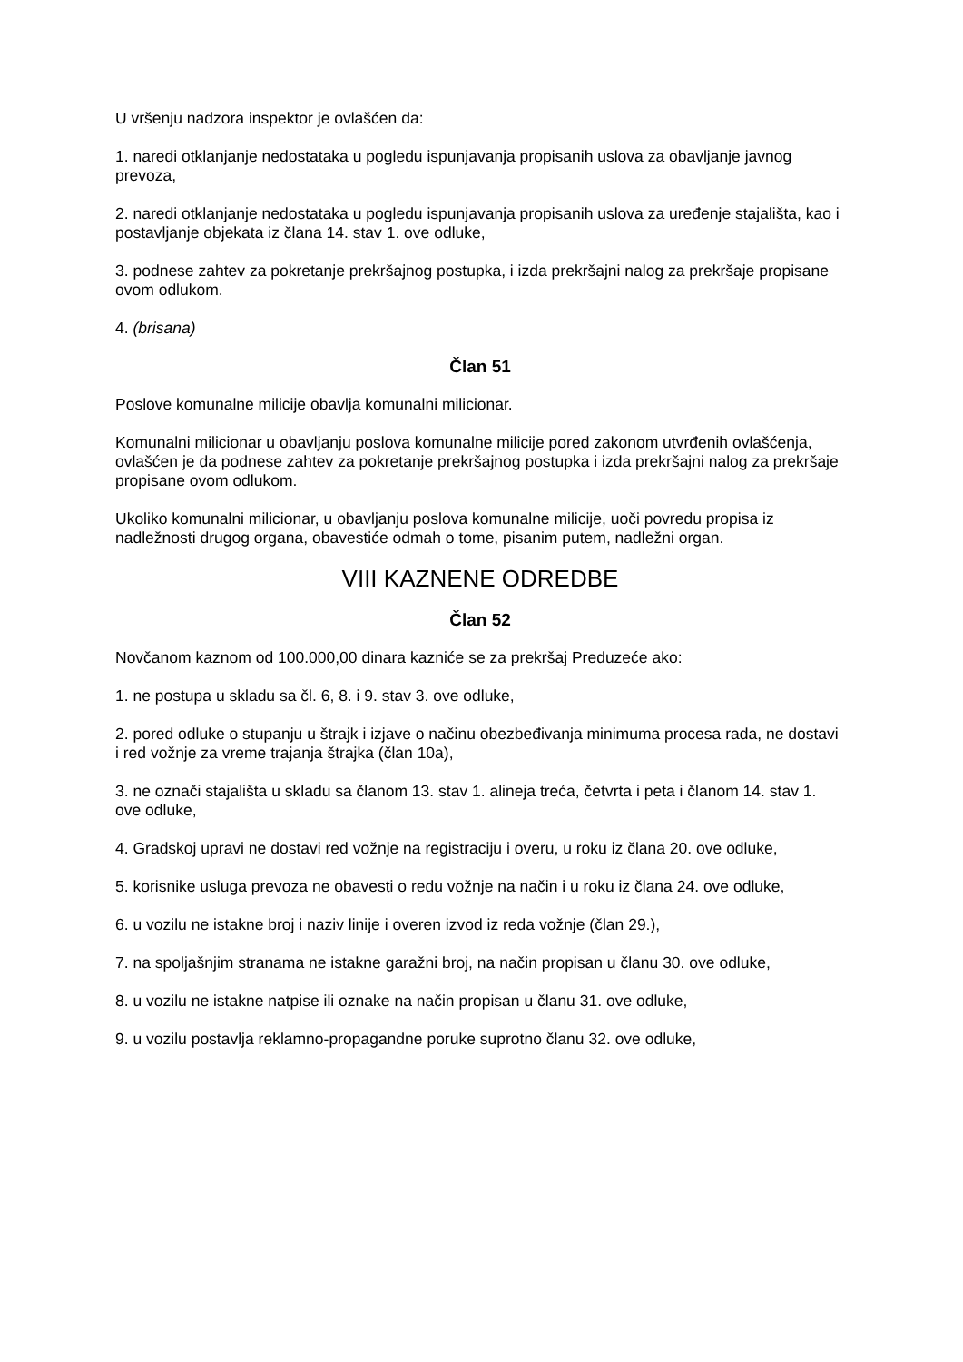U vršenju nadzora inspektor je ovlašćen da:
1. naredi otklanjanje nedostataka u pogledu ispunjavanja propisanih uslova za obavljanje javnog prevoza,
2. naredi otklanjanje nedostataka u pogledu ispunjavanja propisanih uslova za uređenje stajališta, kao i postavljanje objekata iz člana 14. stav 1. ove odluke,
3. podnese zahtev za pokretanje prekršajnog postupka, i izda prekršajni nalog za prekršaje propisane ovom odlukom.
4. (brisana)
Član 51
Poslove komunalne milicije obavlja komunalni milicionar.
Komunalni milicionar u obavljanju poslova komunalne milicije pored zakonom utvrđenih ovlašćenja, ovlašćen je da podnese zahtev za pokretanje prekršajnog postupka i izda prekršajni nalog za prekršaje propisane ovom odlukom.
Ukoliko komunalni milicionar, u obavljanju poslova komunalne milicije, uoči povredu propisa iz nadležnosti drugog organa, obavestiće odmah o tome, pisanim putem, nadležni organ.
VIII KAZNENE ODREDBE
Član 52
Novčanom kaznom od 100.000,00 dinara kazniće se za prekršaj Preduzeće ako:
1. ne postupa u skladu sa čl. 6, 8. i 9. stav 3. ove odluke,
2. pored odluke o stupanju u štrajk i izjave o načinu obezbeđivanja minimuma procesa rada, ne dostavi i red vožnje za vreme trajanja štrajka (član 10a),
3. ne označi stajališta u skladu sa članom 13. stav 1. alineja treća, četvrta i peta i članom 14. stav 1. ove odluke,
4. Gradskoj upravi ne dostavi red vožnje na registraciju i overu, u roku iz člana 20. ove odluke,
5. korisnike usluga prevoza ne obavesti o redu vožnje na način i u roku iz člana 24. ove odluke,
6. u vozilu ne istakne broj i naziv linije i overen izvod iz reda vožnje (član 29.),
7. na spoljašnjim stranama ne istakne garažni broj, na način propisan u članu 30. ove odluke,
8. u vozilu ne istakne natpise ili oznake na način propisan u članu 31. ove odluke,
9. u vozilu postavlja reklamno-propagandne poruke suprotno članu 32. ove odluke,